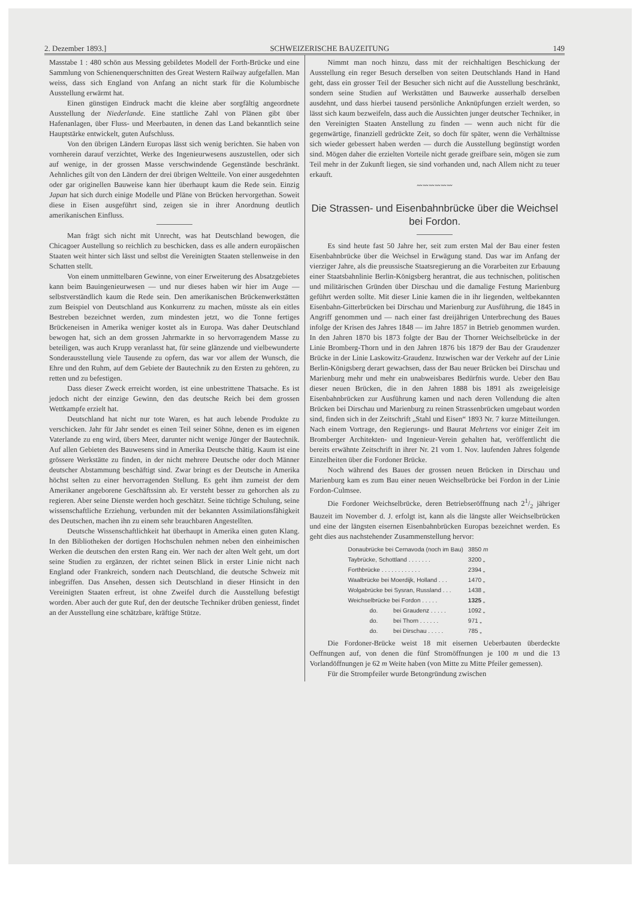2. Dezember 1893.] SCHWEIZERISCHE BAUZEITUNG 149
Masstabe 1 : 480 schön aus Messing gebildetes Modell der Forth-Brücke und eine Sammlung von Schienenquerschnitten des Great Western Railway aufgefallen. Man weiss, dass sich England von Anfang an nicht stark für die Kolumbische Ausstellung erwärmt hat.
Einen günstigen Eindruck macht die kleine aber sorgfältig angeordnete Ausstellung der Niederlande. Eine stattliche Zahl von Plänen gibt über Hafenanlagen, über Fluss- und Meerbauten, in denen das Land bekanntlich seine Hauptstärke entwickelt, guten Aufschluss.
Von den übrigen Ländern Europas lässt sich wenig berichten. Sie haben von vornherein darauf verzichtet, Werke des Ingenieurwesens auszustellen, oder sich auf wenige, in der grossen Masse verschwindende Gegenstände beschränkt. Aehnliches gilt von den Ländern der drei übrigen Weltteile. Von einer ausgedehnten oder gar originellen Bauweise kann hier überhaupt kaum die Rede sein. Einzig Japan hat sich durch einige Modelle und Pläne von Brücken hervorgethan. Soweit diese in Eisen ausgeführt sind, zeigen sie in ihrer Anordnung deutlich amerikanischen Einfluss.
Man frägt sich nicht mit Unrecht, was hat Deutschland bewogen, die Chicagoer Austellung so reichlich zu beschicken, dass es alle andern europäischen Staaten weit hinter sich lässt und selbst die Vereinigten Staaten stellenweise in den Schatten stellt.
Von einem unmittelbaren Gewinne, von einer Erweiterung des Absatzgebietes kann beim Bauingenieurwesen — und nur dieses haben wir hier im Auge — selbstverständlich kaum die Rede sein. Den amerikanischen Brückenwerkstätten zum Beispiel von Deutschland aus Konkurrenz zu machen, müsste als ein eitles Bestreben bezeichnet werden, zum mindesten jetzt, wo die Tonne fertiges Brückeneisen in Amerika weniger kostet als in Europa. Was daher Deutschland bewogen hat, sich an dem grossen Jahrmarkte in so hervorragendem Masse zu beteiligen, was auch Krupp veranlasst hat, für seine glänzende und vielbewunderte Sonderausstellung viele Tausende zu opfern, das war vor allem der Wunsch, die Ehre und den Ruhm, auf dem Gebiete der Bautechnik zu den Ersten zu gehören, zu retten und zu befestigen.
Dass dieser Zweck erreicht worden, ist eine unbestrittene Thatsache. Es ist jedoch nicht der einzige Gewinn, den das deutsche Reich bei dem grossen Wettkampfe erzielt hat.
Deutschland hat nicht nur tote Waren, es hat auch lebende Produkte zu verschicken. Jahr für Jahr sendet es einen Teil seiner Söhne, denen es im eigenen Vaterlande zu eng wird, übers Meer, darunter nicht wenige Jünger der Bautechnik. Auf allen Gebieten des Bauwesens sind in Amerika Deutsche thätig. Kaum ist eine grössere Werkstätte zu finden, in der nicht mehrere Deutsche oder doch Männer deutscher Abstammung beschäftigt sind. Zwar bringt es der Deutsche in Amerika höchst selten zu einer hervorragenden Stellung. Es geht ihm zumeist der dem Amerikaner angeborene Geschäftssinn ab. Er versteht besser zu gehorchen als zu regieren. Aber seine Dienste werden hoch geschätzt. Seine tüchtige Schulung, seine wissenschaftliche Erziehung, verbunden mit der bekannten Assimilationsfähigkeit des Deutschen, machen ihn zu einem sehr brauchbaren Angestellten.
Deutsche Wissenschaftlichkeit hat überhaupt in Amerika einen guten Klang. In den Bibliotheken der dortigen Hochschulen nehmen neben den einheimischen Werken die deutschen den ersten Rang ein. Wer nach der alten Welt geht, um dort seine Studien zu ergänzen, der richtet seinen Blick in erster Linie nicht nach England oder Frankreich, sondern nach Deutschland, die deutsche Schweiz mit inbegriffen. Das Ansehen, dessen sich Deutschland in dieser Hinsicht in den Vereinigten Staaten erfreut, ist ohne Zweifel durch die Ausstellung befestigt worden. Aber auch der gute Ruf, den der deutsche Techniker drüben geniesst, findet an der Ausstellung eine schätzbare, kräftige Stütze.
Nimmt man noch hinzu, dass mit der reichhaltigen Beschickung der Ausstellung ein reger Besuch derselben von seiten Deutschlands Hand in Hand geht, dass ein grosser Teil der Besucher sich nicht auf die Ausstellung beschränkt, sondern seine Studien auf Werkstätten und Bauwerke ausserhalb derselben ausdehnt, und dass hierbei tausend persönliche Anknüpfungen erzielt werden, so lässt sich kaum bezweifeln, dass auch die Aussichten junger deutscher Techniker, in den Vereinigten Staaten Anstellung zu finden — wenn auch nicht für die gegenwärtige, finanziell gedrückte Zeit, so doch für später, wenn die Verhältnisse sich wieder gebessert haben werden — durch die Ausstellung begünstigt worden sind. Mögen daher die erzielten Vorteile nicht gerade greifbare sein, mögen sie zum Teil mehr in der Zukunft liegen, sie sind vorhanden und, nach Allem nicht zu teuer erkauft.
〰〰〰〰〰〰
Die Strassen- und Eisenbahnbrücke über die Weichsel bei Fordon.
Es sind heute fast 50 Jahre her, seit zum ersten Mal der Bau einer festen Eisenbahnbrücke über die Weichsel in Erwägung stand. Das war im Anfang der vierziger Jahre, als die preussische Staatsregierung an die Vorarbeiten zur Erbauung einer Staatsbahnlinie Berlin-Königsberg herantrat, die aus technischen, politischen und militärischen Gründen über Dirschau und die damalige Festung Marienburg geführt werden sollte. Mit dieser Linie kamen die in ihr liegenden, weltbekannten Eisenbahn-Gitterbrücken bei Dirschau und Marienburg zur Ausführung, die 1845 in Angriff genommen und — nach einer fast dreijährigen Unterbrechung des Baues infolge der Krisen des Jahres 1848 — im Jahre 1857 in Betrieb genommen wurden. In den Jahren 1870 bis 1873 folgte der Bau der Thorner Weichselbrücke in der Linie Bromberg-Thorn und in den Jahren 1876 bis 1879 der Bau der Graudenzer Brücke in der Linie Laskowitz-Graudenz. Inzwischen war der Verkehr auf der Linie Berlin-Königsberg derart gewachsen, dass der Bau neuer Brücken bei Dirschau und Marienburg mehr und mehr ein unabweisbares Bedürfnis wurde. Ueber den Bau dieser neuen Brücken, die in den Jahren 1888 bis 1891 als zweigeleisige Eisenbahnbrücken zur Ausführung kamen und nach deren Vollendung die alten Brücken bei Dirschau und Marienburg zu reinen Strassenbrücken umgebaut worden sind, finden sich in der Zeitschrift „Stahl und Eisen“ 1893 Nr. 7 kurze Mitteilungen. Nach einem Vortrage, den Regierungs- und Baurat Mehrtens vor einiger Zeit im Bromberger Architekten- und Ingenieur-Verein gehalten hat, veröffentlicht die bereits erwähnte Zeitschrift in ihrer Nr. 21 vom 1. Nov. laufenden Jahres folgende Einzelheiten über die Fordoner Brücke.
Noch während des Baues der grossen neuen Brücken in Dirschau und Marienburg kam es zum Bau einer neuen Weichselbrücke bei Fordon in der Linie Fordon-Culmsee.
Die Fordoner Weichselbrücke, deren Betriebseröffnung nach 21/2 jähriger Bauzeit im November d. J. erfolgt ist, kann als die längste aller Weichselbrücken und eine der längsten eisernen Eisenbahnbrücken Europas bezeichnet werden. Es geht dies aus nachstehender Zusammenstellung hervor:
| Donaubrücke bei Cernavoda (noch im Bau) | | 3850 m |
| Taybrücke, Schottland . . . . . . . | | 3200 „ |
| Forthbrücke . . . . . . . . . . . . | | 2394 „ |
| Waalbrücke bei Moerdijk, Holland . . . | | 1470 „ |
| Wolgabrücke bei Sysran, Russland . . . | | 1438 „ |
| Weichselbrücke bei Fordon . . . . . | | 1325 „ |
| do. | bei Graudenz . . . . . | 1092 „ |
| do. | bei Thorn . . . . . . | 971 „ |
| do. | bei Dirschau . . . . . | 785 „ |
Die Fordoner-Brücke weist 18 mit eisernen Ueberbauten überdeckte Oeffnungen auf, von denen die fünf Stromöffnungen je 100 m und die 13 Vorlandöffnungen je 62 m Weite haben (von Mitte zu Mitte Pfeiler gemessen).
Für die Strompfeiler wurde Betongründung zwischen